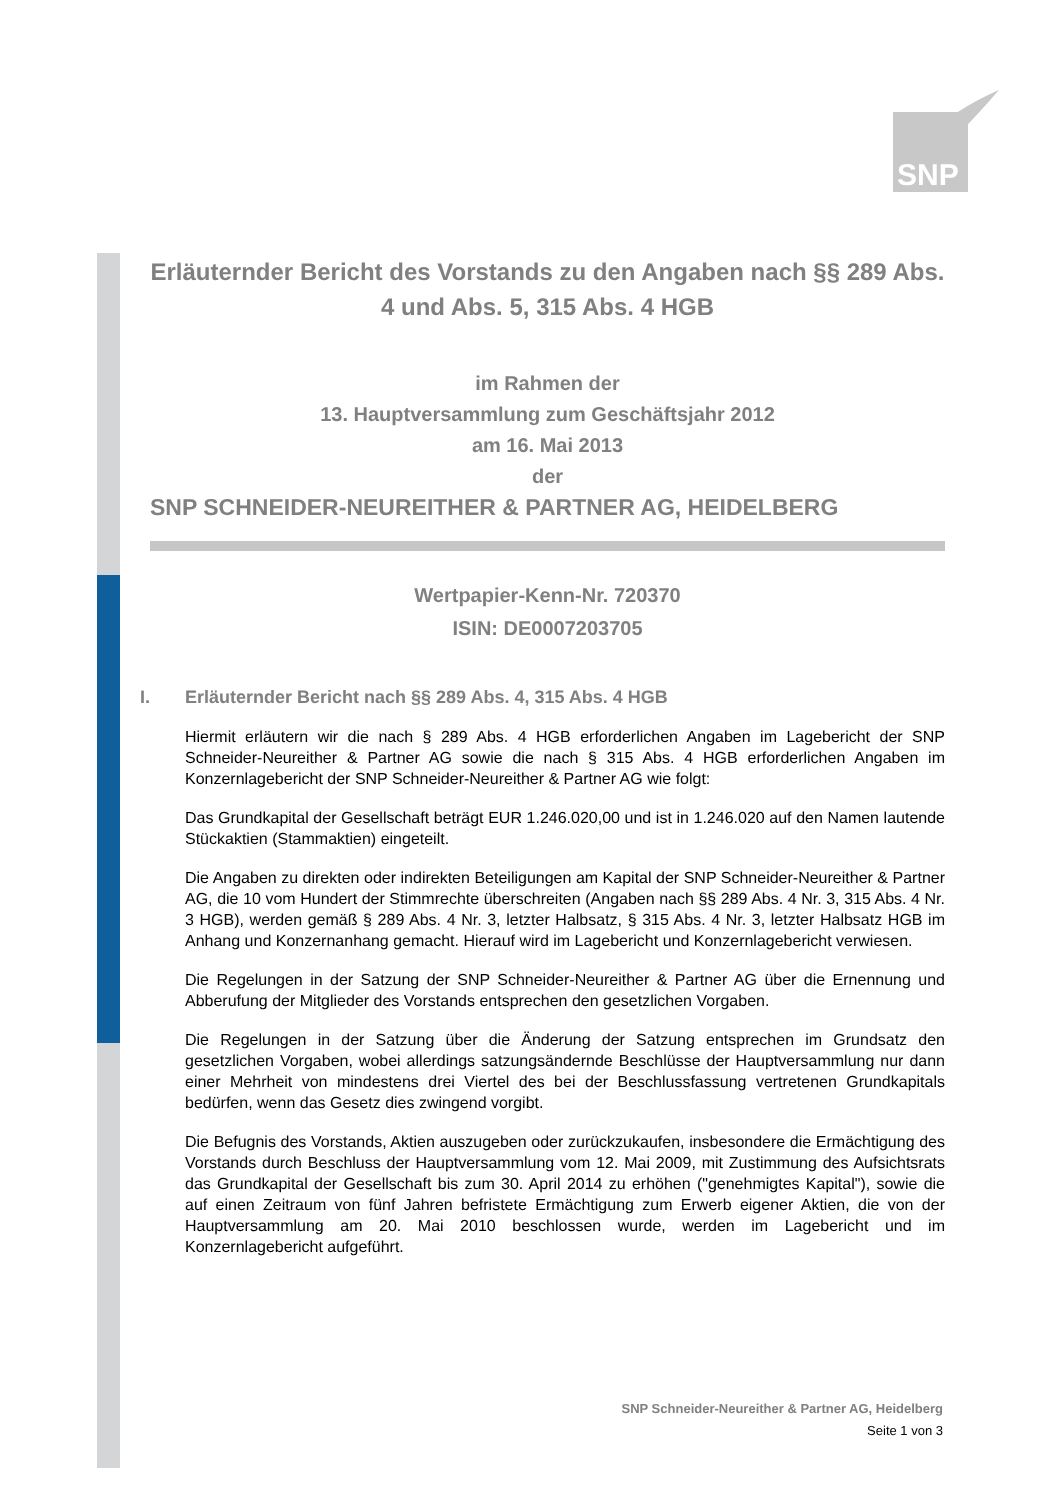SNP
Erläuternder Bericht des Vorstands zu den Angaben nach §§ 289 Abs. 4 und Abs. 5, 315 Abs. 4 HGB
im Rahmen der
13. Hauptversammlung zum Geschäftsjahr 2012
am 16. Mai 2013
der
SNP SCHNEIDER-NEUREITHER & PARTNER AG, HEIDELBERG
Wertpapier-Kenn-Nr. 720370
ISIN: DE0007203705
I. Erläuternder Bericht nach §§ 289 Abs. 4, 315 Abs. 4 HGB
Hiermit erläutern wir die nach § 289 Abs. 4 HGB erforderlichen Angaben im Lagebericht der SNP Schneider-Neureither & Partner AG sowie die nach § 315 Abs. 4 HGB erforderlichen Angaben im Konzernlagebericht der SNP Schneider-Neureither & Partner AG wie folgt:
Das Grundkapital der Gesellschaft beträgt EUR 1.246.020,00 und ist in 1.246.020 auf den Namen lautende Stückaktien (Stammaktien) eingeteilt.
Die Angaben zu direkten oder indirekten Beteiligungen am Kapital der SNP Schneider-Neureither & Partner AG, die 10 vom Hundert der Stimmrechte überschreiten (Angaben nach §§ 289 Abs. 4 Nr. 3, 315 Abs. 4 Nr. 3 HGB), werden gemäß § 289 Abs. 4 Nr. 3, letzter Halbsatz, § 315 Abs. 4 Nr. 3, letzter Halbsatz HGB im Anhang und Konzernanhang gemacht. Hierauf wird im Lagebericht und Konzernlagebericht verwiesen.
Die Regelungen in der Satzung der SNP Schneider-Neureither & Partner AG über die Ernennung und Abberufung der Mitglieder des Vorstands entsprechen den gesetzlichen Vorgaben.
Die Regelungen in der Satzung über die Änderung der Satzung entsprechen im Grundsatz den gesetzlichen Vorgaben, wobei allerdings satzungsändernde Beschlüsse der Hauptversammlung nur dann einer Mehrheit von mindestens drei Viertel des bei der Beschlussfassung vertretenen Grundkapitals bedürfen, wenn das Gesetz dies zwingend vorgibt.
Die Befugnis des Vorstands, Aktien auszugeben oder zurückzukaufen, insbesondere die Ermächtigung des Vorstands durch Beschluss der Hauptversammlung vom 12. Mai 2009, mit Zustimmung des Aufsichtsrats das Grundkapital der Gesellschaft bis zum 30. April 2014 zu erhöhen ("genehmigtes Kapital"), sowie die auf einen Zeitraum von fünf Jahren befristete Ermächtigung zum Erwerb eigener Aktien, die von der Hauptversammlung am 20. Mai 2010 beschlossen wurde, werden im Lagebericht und im Konzernlagebericht aufgeführt.
SNP Schneider-Neureither & Partner AG, Heidelberg
Seite 1 von 3